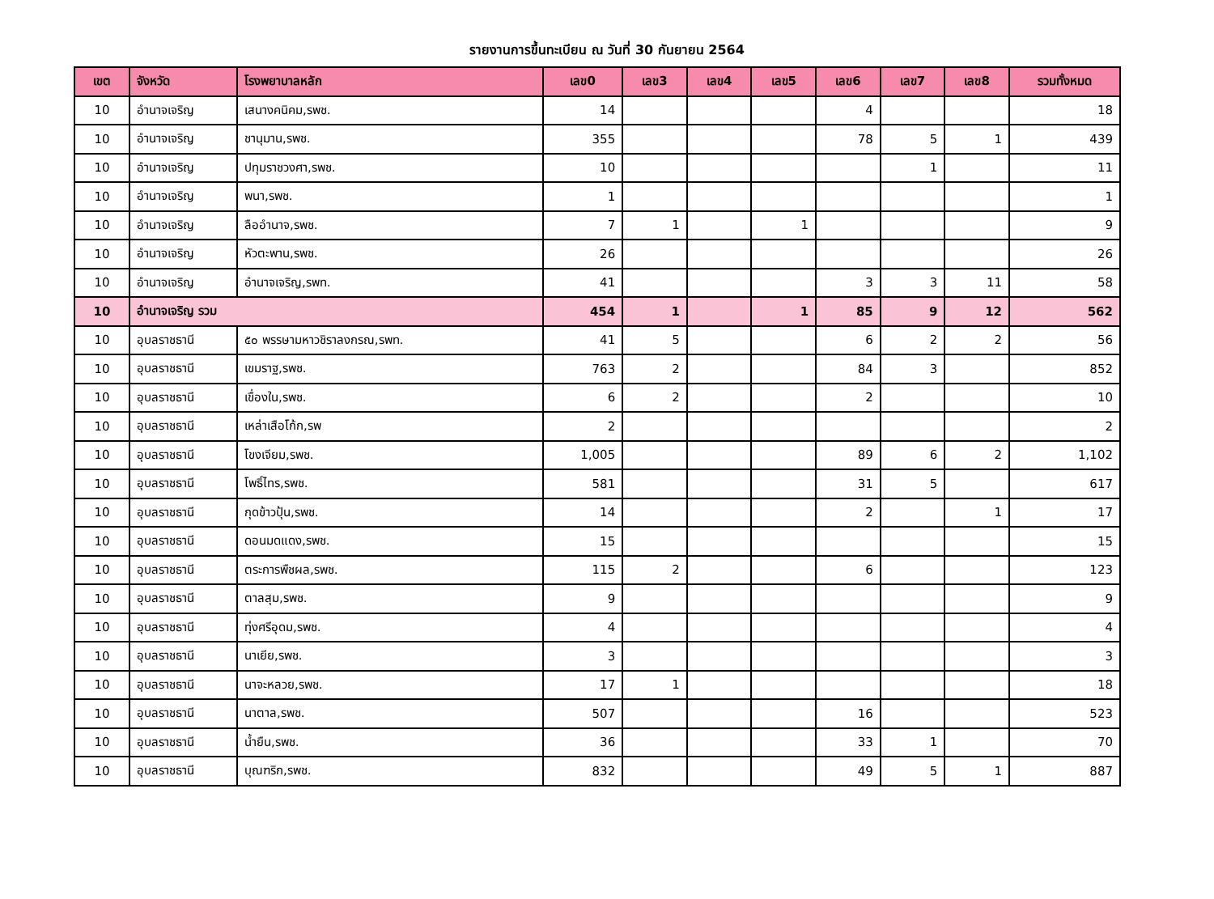รายงานการขึ้นทะเบียน ณ วันที่ 30 กันยายน 2564
| เขต | จังหวัด | โรงพยาบาลหลัก | เลข0 | เลข3 | เลข4 | เลข5 | เลข6 | เลข7 | เลข8 | รวมทั้งหมด |
| --- | --- | --- | --- | --- | --- | --- | --- | --- | --- | --- |
| 10 | อำนาจเจริญ | เสนางคนิคม,รพช. | 14 | | | | 4 | | | 18 |
| 10 | อำนาจเจริญ | ชานุมาน,รพช. | 355 | | | | 78 | 5 | 1 | 439 |
| 10 | อำนาจเจริญ | ปทุมราชวงศา,รพช. | 10 | | | | | 1 | | 11 |
| 10 | อำนาจเจริญ | พนา,รพช. | 1 | | | | | | | 1 |
| 10 | อำนาจเจริญ | ลืออำนาจ,รพช. | 7 | 1 | | 1 | | | | 9 |
| 10 | อำนาจเจริญ | หัวตะพาน,รพช. | 26 | | | | | | | 26 |
| 10 | อำนาจเจริญ | อำนาจเจริญ,รพท. | 41 | | | | 3 | 3 | 11 | 58 |
| 10 | อำนาจเจริญ รวม | | 454 | 1 | | 1 | 85 | 9 | 12 | 562 |
| 10 | อุบลราชธานี | ๕๐ พรรษามหาวชิราลงกรณ,รพท. | 41 | 5 | | | 6 | 2 | 2 | 56 |
| 10 | อุบลราชธานี | เขมราฐ,รพช. | 763 | 2 | | | 84 | 3 | | 852 |
| 10 | อุบลราชธานี | เขื่องใน,รพช. | 6 | 2 | | | 2 | | | 10 |
| 10 | อุบลราชธานี | เหล่าเสือโก้ก,รพ | 2 | | | | | | | 2 |
| 10 | อุบลราชธานี | โขงเจียม,รพช. | 1,005 | | | | 89 | 6 | 2 | 1,102 |
| 10 | อุบลราชธานี | โพธิ์ไทร,รพช. | 581 | | | | 31 | 5 | | 617 |
| 10 | อุบลราชธานี | กุดข้าวปุ้น,รพช. | 14 | | | | 2 | | 1 | 17 |
| 10 | อุบลราชธานี | ดอนมดแดง,รพช. | 15 | | | | | | | 15 |
| 10 | อุบลราชธานี | ตระการพืชผล,รพช. | 115 | 2 | | | 6 | | | 123 |
| 10 | อุบลราชธานี | ตาลสุม,รพช. | 9 | | | | | | | 9 |
| 10 | อุบลราชธานี | ทุ่งศรีอุดม,รพช. | 4 | | | | | | | 4 |
| 10 | อุบลราชธานี | นาเยีย,รพช. | 3 | | | | | | | 3 |
| 10 | อุบลราชธานี | นาจะหลวย,รพช. | 17 | 1 | | | | | | 18 |
| 10 | อุบลราชธานี | นาตาล,รพช. | 507 | | | | 16 | | | 523 |
| 10 | อุบลราชธานี | น้ำยืน,รพช. | 36 | | | | 33 | 1 | | 70 |
| 10 | อุบลราชธานี | บุณฑริก,รพช. | 832 | | | | 49 | 5 | 1 | 887 |